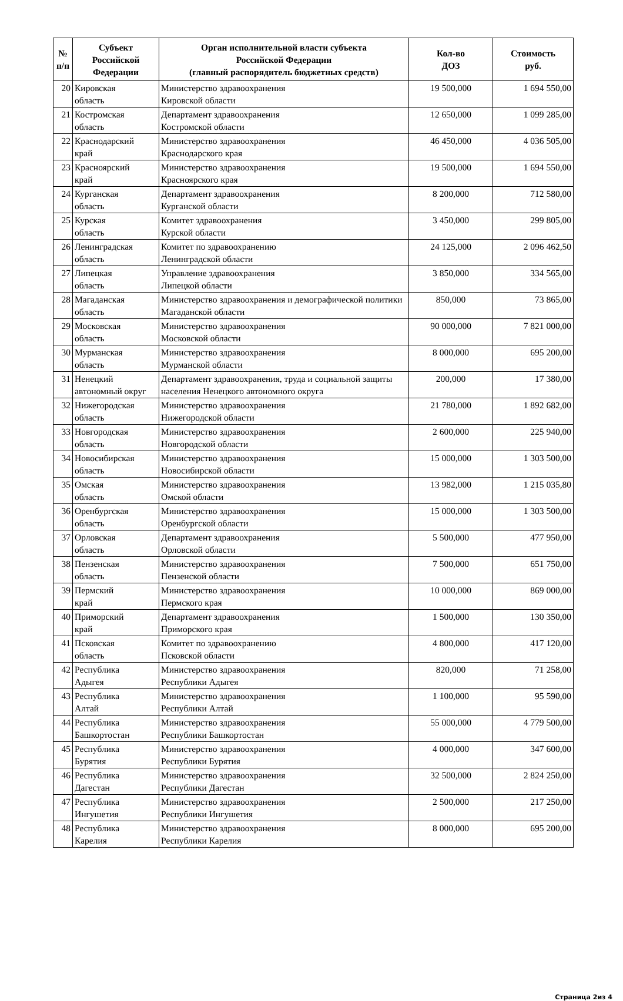| № п/п | Субъект Российской Федерации | Орган исполнительной власти субъекта Российской Федерации (главный распорядитель бюджетных средств) | Кол-во ДОЗ | Стоимость руб. |
| --- | --- | --- | --- | --- |
| 20 | Кировская область | Министерство здравоохранения Кировской области | 19 500,000 | 1 694 550,00 |
| 21 | Костромская область | Департамент здравоохранения Костромской области | 12 650,000 | 1 099 285,00 |
| 22 | Краснодарский край | Министерство здравоохранения Краснодарского края | 46 450,000 | 4 036 505,00 |
| 23 | Красноярский край | Министерство здравоохранения Красноярского края | 19 500,000 | 1 694 550,00 |
| 24 | Курганская область | Департамент здравоохранения Курганской области | 8 200,000 | 712 580,00 |
| 25 | Курская область | Комитет здравоохранения Курской области | 3 450,000 | 299 805,00 |
| 26 | Ленинградская область | Комитет по здравоохранению Ленинградской области | 24 125,000 | 2 096 462,50 |
| 27 | Липецкая область | Управление здравоохранения Липецкой области | 3 850,000 | 334 565,00 |
| 28 | Магаданская область | Министерство здравоохранения и демографической политики Магаданской области | 850,000 | 73 865,00 |
| 29 | Московская область | Министерство здравоохранения Московской области | 90 000,000 | 7 821 000,00 |
| 30 | Мурманская область | Министерство здравоохранения Мурманской области | 8 000,000 | 695 200,00 |
| 31 | Ненецкий автономный округ | Департамент здравоохранения, труда и социальной защиты населения Ненецкого автономного округа | 200,000 | 17 380,00 |
| 32 | Нижегородская область | Министерство здравоохранения Нижегородской области | 21 780,000 | 1 892 682,00 |
| 33 | Новгородская область | Министерство здравоохранения Новгородской области | 2 600,000 | 225 940,00 |
| 34 | Новосибирская область | Министерство здравоохранения Новосибирской области | 15 000,000 | 1 303 500,00 |
| 35 | Омская область | Министерство здравоохранения Омской области | 13 982,000 | 1 215 035,80 |
| 36 | Оренбургская область | Министерство здравоохранения Оренбургской области | 15 000,000 | 1 303 500,00 |
| 37 | Орловская область | Департамент здравоохранения Орловской области | 5 500,000 | 477 950,00 |
| 38 | Пензенская область | Министерство здравоохранения Пензенской области | 7 500,000 | 651 750,00 |
| 39 | Пермский край | Министерство здравоохранения Пермского края | 10 000,000 | 869 000,00 |
| 40 | Приморский край | Департамент здравоохранения Приморского края | 1 500,000 | 130 350,00 |
| 41 | Псковская область | Комитет по здравоохранению Псковской области | 4 800,000 | 417 120,00 |
| 42 | Республика Адыгея | Министерство здравоохранения Республики Адыгея | 820,000 | 71 258,00 |
| 43 | Республика Алтай | Министерство здравоохранения Республики Алтай | 1 100,000 | 95 590,00 |
| 44 | Республика Башкортостан | Министерство здравоохранения Республики Башкортостан | 55 000,000 | 4 779 500,00 |
| 45 | Республика Бурятия | Министерство здравоохранения Республики Бурятия | 4 000,000 | 347 600,00 |
| 46 | Республика Дагестан | Министерство здравоохранения Республики Дагестан | 32 500,000 | 2 824 250,00 |
| 47 | Республика Ингушетия | Министерство здравоохранения Республики Ингушетия | 2 500,000 | 217 250,00 |
| 48 | Республика Карелия | Министерство здравоохранения Республики Карелия | 8 000,000 | 695 200,00 |
Страница 2из 4